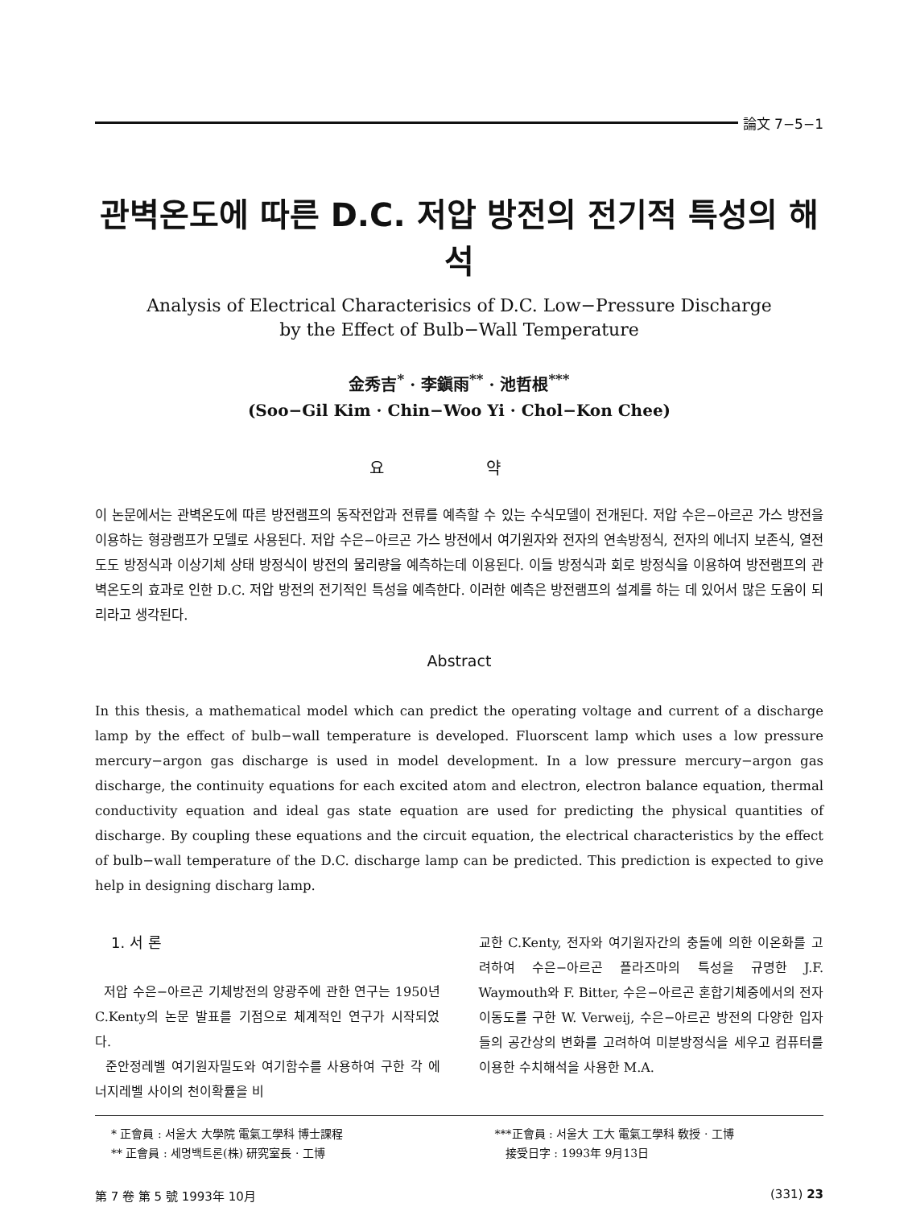論文 7−5−1
관벽온도에 따른 D.C. 저압 방전의 전기적 특성의 해석
Analysis of Electrical Characterisics of D.C. Low−Pressure Discharge
by the Effect of Bulb−Wall Temperature
金秀吉<sup>*</sup> · 李鎭雨<sup>**</sup> · 池哲根<sup>***</sup>
(Soo−Gil Kim · Chin−Woo Yi · Chol−Kon Chee)
요 약
이 논문에서는 관벽온도에 따른 방전램프의 동작전압과 전류를 예측할 수 있는 수식모델이 전개된다. 저압 수은−아르곤 가스 방전을 이용하는 형광램프가 모델로 사용된다. 저압 수은−아르곤 가스 방전에서 여기원자와 전자의 연속방정식, 전자의 에너지 보존식, 열전도도 방정식과 이상기체 상태 방정식이 방전의 물리량을 예측하는데 이용된다. 이들 방정식과 회로 방정식을 이용하여 방전램프의 관벽온도의 효과로 인한 D.C. 저압 방전의 전기적인 특성을 예측한다. 이러한 예측은 방전램프의 설계를 하는 데 있어서 많은 도움이 되리라고 생각된다.
Abstract
In this thesis, a mathematical model which can predict the operating voltage and current of a discharge lamp by the effect of bulb−wall temperature is developed. Fluorscent lamp which uses a low pressure mercury−argon gas discharge is used in model development. In a low pressure mercury−argon gas discharge, the continuity equations for each excited atom and electron, electron balance equation, thermal conductivity equation and ideal gas state equation are used for predicting the physical quantities of discharge. By coupling these equations and the circuit equation, the electrical characteristics by the effect of bulb−wall temperature of the D.C. discharge lamp can be predicted. This prediction is expected to give help in designing discharg lamp.
1. 서 론
저압 수은−아르곤 기체방전의 양광주에 관한 연구는 1950년 C.Kenty의 논문 발표를 기점으로 체계적인 연구가 시작되었다.
준안정레벨 여기원자밀도와 여기함수를 사용하여 구한 각 에너지레벨 사이의 천이확률을 비
교한 C.Kenty, 전자와 여기원자간의 충돌에 의한 이온화를 고려하여 수은−아르곤 플라즈마의 특성을 규명한 J.F. Waymouth와 F. Bitter, 수은−아르곤 혼합기체중에서의 전자이동도를 구한 W. Verweij, 수은−아르곤 방전의 다양한 입자들의 공간상의 변화를 고려하여 미분방정식을 세우고 컴퓨터를 이용한 수치해석을 사용한 M.A.
* 正會員 : 서울大 大學院 電氣工學科 博士課程
** 正會員 : 세명백트론(株) 研究室長 · 工博
***正會員 : 서울大 工大 電氣工學科 敎授 · 工博
接受日字 : 1993年 9月13日
第 7 卷 第 5 號 1993年 10月 (331) 23